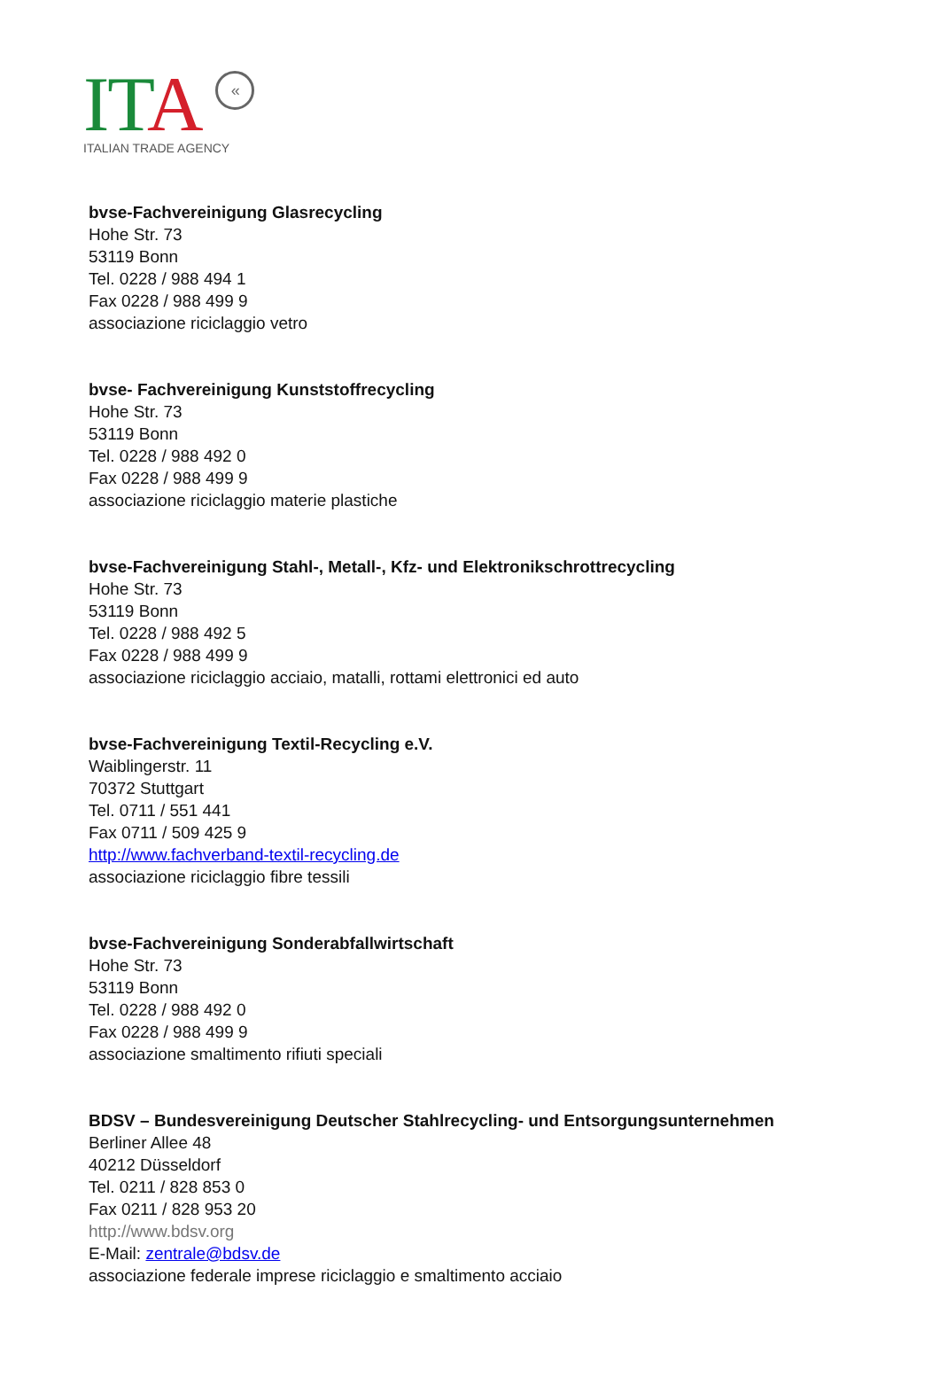ITA «
ITALIAN TRADE AGENCY
bvse-Fachvereinigung Glasrecycling
Hohe Str. 73
53119 Bonn
Tel. 0228 / 988 494 1
Fax 0228 / 988 499 9
associazione riciclaggio vetro
bvse- Fachvereinigung Kunststoffrecycling
Hohe Str. 73
53119 Bonn
Tel. 0228 / 988 492 0
Fax 0228 / 988 499 9
associazione riciclaggio materie plastiche
bvse-Fachvereinigung Stahl-, Metall-, Kfz- und Elektronikschrottrecycling
Hohe Str. 73
53119 Bonn
Tel. 0228 / 988 492 5
Fax 0228 / 988 499 9
associazione riciclaggio acciaio, matalli, rottami elettronici ed auto
bvse-Fachvereinigung Textil-Recycling e.V.
Waiblingerstr. 11
70372 Stuttgart
Tel. 0711 / 551 441
Fax 0711 / 509 425 9
http://www.fachverband-textil-recycling.de
associazione riciclaggio fibre tessili
bvse-Fachvereinigung Sonderabfallwirtschaft
Hohe Str. 73
53119 Bonn
Tel. 0228 / 988 492 0
Fax 0228 / 988 499 9
associazione smaltimento rifiuti speciali
BDSV – Bundesvereinigung Deutscher Stahlrecycling- und Entsorgungsunternehmen
Berliner Allee 48
40212 Düsseldorf
Tel. 0211 / 828 853 0
Fax 0211 / 828 953 20
http://www.bdsv.org
E-Mail: zentrale@bdsv.de
associazione federale imprese riciclaggio e smaltimento acciaio